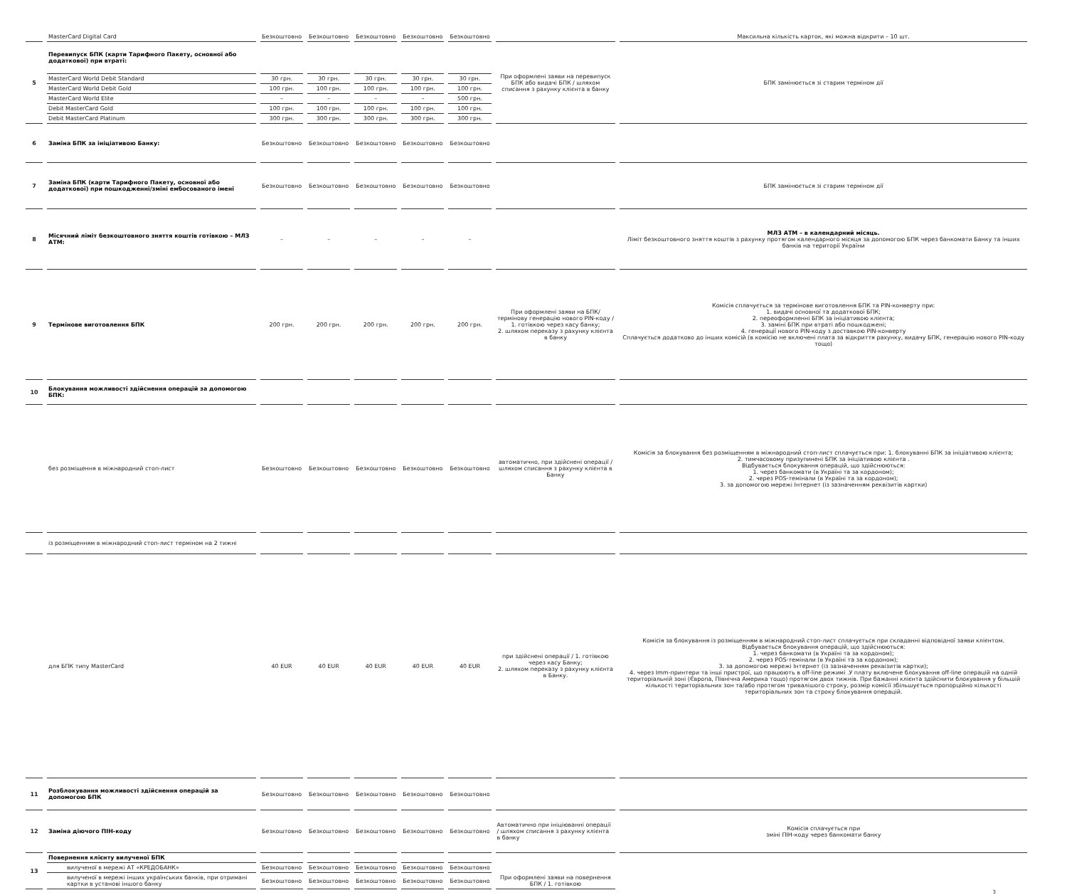| | MasterCard Digital Card | Безкоштовно | Безкоштовно | Безкоштовно | Безкоштовно | Безкоштовно | | Максильна кількість карток, які можна відкрити – 10 шт. |
| 5 | Перевипуск БПК (карти Тарифного Пакету, основної або додаткової) при втраті: | | | | | | При оформлені заяви на перевипуск БПК або видачі БПК / шляхом списання з рахунку клієнта в банку | БПК замінюється зі старим терміном дії |
| | MasterCard World Debit Standard | 30 грн. | 30 грн. | 30 грн. | 30 грн. | 30 грн. | | |
| | MasterCard World Debit Gold | 100 грн. | 100 грн. | 100 грн. | 100 грн. | 100 грн. | | |
| | MasterCard World Elite | – | – | – | – | 500 грн. | | |
| | Debit MasterCard Gold | 100 грн. | 100 грн. | 100 грн. | 100 грн. | 100 грн. | | |
| | Debit MasterCard Platinum | 300 грн. | 300 грн. | 300 грн. | 300 грн. | 300 грн. | | |
| 6 | Заміна БПК за ініціативою Банку: | Безкоштовно | Безкоштовно | Безкоштовно | Безкоштовно | Безкоштовно | | |
| 7 | Заміна БПК (карти Тарифного Пакету, основної або додаткової) при пошкодженні/зміні ембосованого імені | Безкоштовно | Безкоштовно | Безкоштовно | Безкоштовно | Безкоштовно | | БПК замінюється зі старим терміном дії |
| 8 | Місячний ліміт безкоштовного зняття коштів готівкою – МЛЗ АТМ: | – | – | – | – | – | | МЛЗ АТМ – в календарний місяць. Ліміт безкоштовного зняття коштів з рахунку протягом календарного місяця за допомогою БПК через банкомати Банку та інших банків на території України |
| 9 | Термінове виготовлення БПК | 200 грн. | 200 грн. | 200 грн. | 200 грн. | 200 грн. | При оформлені заяви на БПК/термінову генерацію нового PIN-коду / 1. готівкою через касу банку; 2. шляхом переказу з рахунку клієнта в банку | Комісія сплачується за термінове виготовлення БПК та PIN-конверту при: 1. видачі основної та додаткової БПК; 2. переоформленні БПК за ініціативою клієнта; 3. заміні БПК при втраті або пошкоджені; 4. генерації нового PIN-коду з доставкою PIN-конверту Сплачується додатково до інших комісій (в комісію не включені плата за відкриття рахунку, видачу БПК, генерацію нового PIN-коду тощо) |
| 10 | Блокування можливості здійснення операцій за допомогою БПК: | | | | | | | |
| | без розміщення в міжнародний стоп-лист | Безкоштовно | Безкоштовно | Безкоштовно | Безкоштовно | Безкоштовно | автоматично, при здійснені операції / шляхом списання з рахунку клієнта в Банку | Комісія за блокування без розміщенням в міжнародний стоп-лист сплачується при: 1. блокуванні БПК за ініціативою клієнта; 2. тимчасовому призупинені БПК за ініціативою клієнта . Відбувається блокування операцій, що здійснюються: 1. через банкомати (в Україні та за кордоном); 2. через POS-темінали (в Україні та за кордоном); 3. за допомогою мережі Інтернет (із зазначенням реквізитів картки) |
| | із розміщенням в міжнародний стоп-лист терміном на 2 тижні | | | | | | | |
| | для БПК типу MasterCard | 40 EUR | 40 EUR | 40 EUR | 40 EUR | 40 EUR | при здійснені операції / 1. готівкою через касу Банку; 2. шляхом переказу з рахунку клієнта в Банку. | Комісія за блокування із розміщенням в міжнародний стоп-лист сплачується при складанні відповідної заяви клієнтом. Відбувається блокування операцій, що здійснюються: 1. через банкомати (в Україні та за кордоном); 2. через POS-темінали (в Україні та за кордоном); 3. за допомогою мережі Інтернет (із зазначенням реквізитів картки); 4. через Imm-принтери та інші пристрої, що працюють в off-line режимі .У плату включене блокування off-line операцій на одній територіальній зоні (Європа, Північна Америка тощо) протягом двох тижнів. При бажанні клієнта здійснити блокування у більшій кількості територіальних зон та/або протягом тривалішого строку, розмір комісії збільшується пропорційно кількості територіальних зон та строку блокування операцій. |
| 11 | Розблокування можливості здійснення операцій за допомогою БПК | Безкоштовно | Безкоштовно | Безкоштовно | Безкоштовно | Безкоштовно | | |
| 12 | Заміна діючого ПІН-коду | Безкоштовно | Безкоштовно | Безкоштовно | Безкоштовно | Безкоштовно | Автоматично при ініціюванні операції / шляхом списання з рахунку клієнта в банку | Комісія сплачується при зміні ПІН-коду через банкомати банку |
| 13 | Повернення клієнту вилученої БПК | | | | | | При оформлені заяви на повернення БПК / 1. готівкою | |
| | вилученої в мережі АТ «КРЕДОБАНК» | Безкоштовно | Безкоштовно | Безкоштовно | Безкоштовно | Безкоштовно | | |
| | вилученої в мережі інших українських банків, при отримані картки в установі іншого банку | Безкоштовно | Безкоштовно | Безкоштовно | Безкоштовно | Безкоштовно | | |
3